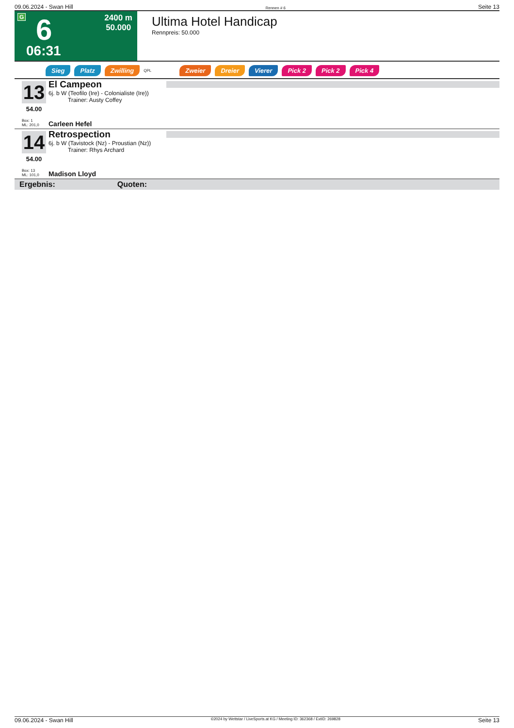09.06.2024 - Swan Hill Rennen # 6 Seite 13
G 6
2400 m
50.000
06:31
Ultima Hotel Handicap
Rennpreis: 50.000
Sieg Platz Zwilling QPL Zweier Dreier Vierer Pick 2 Pick 2 Pick 4
13
54.00
Box: 1
ML: 201,0
El Campeon
6j. b W (Teofilo (Ire) - Colonialiste (Ire))
Trainer: Austy Coffey
Carleen Hefel
14
54.00
Box: 13
ML: 101,0
Retrospection
6j. b W (Tavistock (Nz) - Proustian (Nz))
Trainer: Rhys Archard
Madison Lloyd
Ergebnis: Quoten:
09.06.2024 - Swan Hill ©2024 by Wettstar / LiveSports.at KG / Meeting ID: 362368 / ExtID: 269828 Seite 13